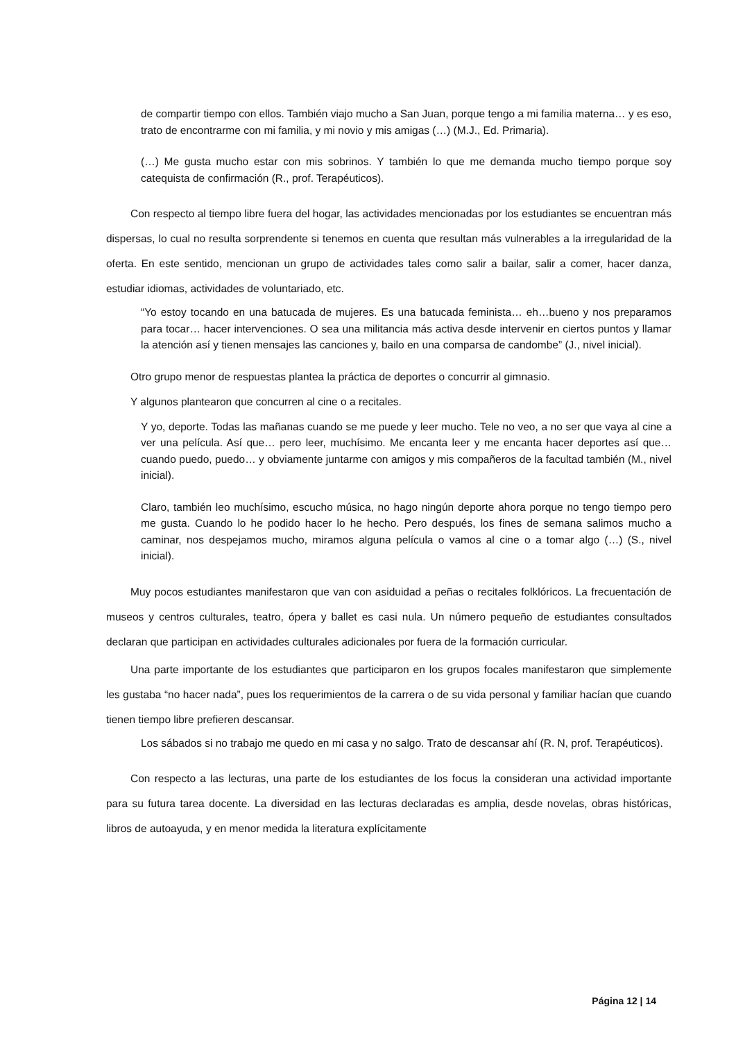de compartir tiempo con ellos. También viajo mucho a San Juan, porque tengo a mi familia materna… y es eso, trato de encontrarme con mi familia, y mi novio y mis amigas (…) (M.J., Ed. Primaria).
(…) Me gusta mucho estar con mis sobrinos. Y también lo que me demanda mucho tiempo porque soy catequista de confirmación (R., prof. Terapéuticos).
Con respecto al tiempo libre fuera del hogar, las actividades mencionadas por los estudiantes se encuentran más dispersas, lo cual no resulta sorprendente si tenemos en cuenta que resultan más vulnerables a la irregularidad de la oferta. En este sentido, mencionan un grupo de actividades tales como salir a bailar, salir a comer, hacer danza, estudiar idiomas, actividades de voluntariado, etc.
“Yo estoy tocando en una batucada de mujeres. Es una batucada feminista… eh…bueno y nos preparamos para tocar… hacer intervenciones. O sea una militancia más activa desde intervenir en ciertos puntos y llamar la atención así y tienen mensajes las canciones y, bailo en una comparsa de candombe” (J., nivel inicial).
Otro grupo menor de respuestas plantea la práctica de deportes o concurrir al gimnasio.
Y algunos plantearon que concurren al cine o a recitales.
Y yo, deporte. Todas las mañanas cuando se me puede y leer mucho. Tele no veo, a no ser que vaya al cine a ver una película. Así que… pero leer, muchísimo. Me encanta leer y me encanta hacer deportes así que… cuando puedo, puedo… y obviamente juntarme con amigos y mis compañeros de la facultad también (M., nivel inicial).
Claro, también leo muchísimo, escucho música, no hago ningún deporte ahora porque no tengo tiempo pero me gusta. Cuando lo he podido hacer lo he hecho. Pero después, los fines de semana salimos mucho a caminar, nos despejamos mucho, miramos alguna película o vamos al cine o a tomar algo (…) (S., nivel inicial).
Muy pocos estudiantes manifestaron que van con asiduidad a peñas o recitales folklóricos. La frecuentación de museos y centros culturales, teatro, ópera y ballet es casi nula. Un número pequeño de estudiantes consultados declaran que participan en actividades culturales adicionales por fuera de la formación curricular.
Una parte importante de los estudiantes que participaron en los grupos focales manifestaron que simplemente les gustaba “no hacer nada”, pues los requerimientos de la carrera o de su vida personal y familiar hacían que cuando tienen tiempo libre prefieren descansar.
Los sábados si no trabajo me quedo en mi casa y no salgo. Trato de descansar ahí (R. N, prof. Terapéuticos).
Con respecto a las lecturas, una parte de los estudiantes de los focus la consideran una actividad importante para su futura tarea docente. La diversidad en las lecturas declaradas es amplia, desde novelas, obras históricas, libros de autoayuda, y en menor medida la literatura explícitamente
Página 12 | 14